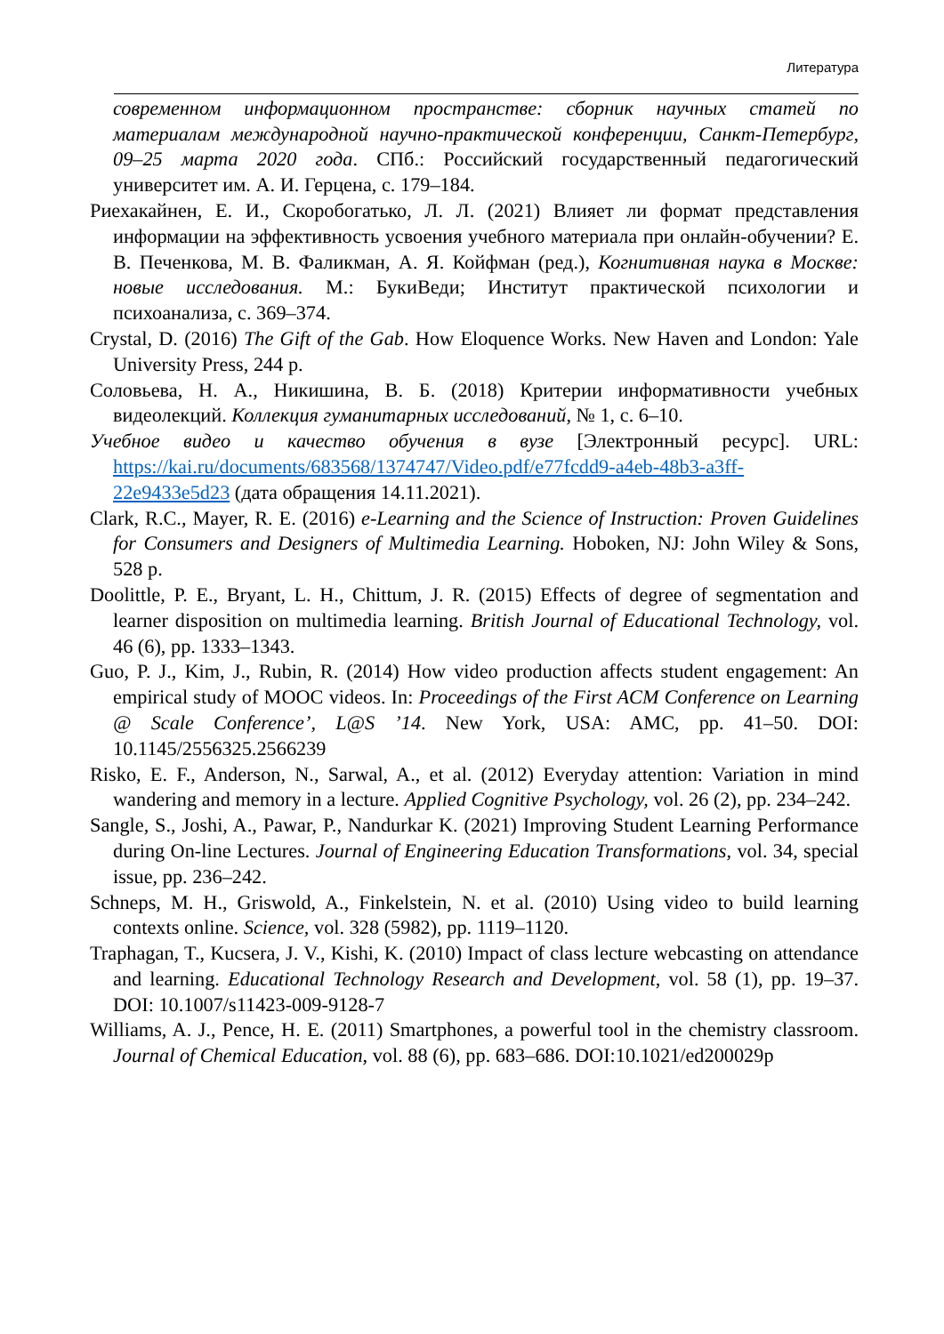Литература
современном информационном пространстве: сборник научных статей по материалам международной научно-практической конференции, Санкт-Петербург, 09–25 марта 2020 года. СПб.: Российский государственный педагогический университет им. А. И. Герцена, с. 179–184.
Риехакайнен, Е. И., Скоробогатько, Л. Л. (2021) Влияет ли формат представления информации на эффективность усвоения учебного материала при онлайн-обучении? Е. В. Печенкова, М. В. Фаликман, А. Я. Койфман (ред.), Когнитивная наука в Москве: новые исследования. М.: БукиВеди; Институт практической психологии и психоанализа, с. 369–374.
Crystal, D. (2016) The Gift of the Gab. How Eloquence Works. New Haven and London: Yale University Press, 244 p.
Соловьева, Н. А., Никишина, В. Б. (2018) Критерии информативности учебных видеолекций. Коллекция гуманитарных исследований, № 1, с. 6–10.
Учебное видео и качество обучения в вузе [Электронный ресурс]. URL: https://kai.ru/documents/683568/1374747/Video.pdf/e77fcdd9-a4eb-48b3-a3ff-22e9433e5d23 (дата обращения 14.11.2021).
Clark, R.C., Mayer, R. E. (2016) e-Learning and the Science of Instruction: Proven Guidelines for Consumers and Designers of Multimedia Learning. Hoboken, NJ: John Wiley & Sons, 528 p.
Doolittle, P. E., Bryant, L. H., Chittum, J. R. (2015) Effects of degree of segmentation and learner disposition on multimedia learning. British Journal of Educational Technology, vol. 46 (6), pp. 1333–1343.
Guo, P. J., Kim, J., Rubin, R. (2014) How video production affects student engagement: An empirical study of MOOC videos. In: Proceedings of the First ACM Conference on Learning @ Scale Conference’, L@S ’14. New York, USA: AMC, pp. 41–50. DOI: 10.1145/2556325.2566239
Risko, E. F., Anderson, N., Sarwal, A., et al. (2012) Everyday attention: Variation in mind wandering and memory in a lecture. Applied Cognitive Psychology, vol. 26 (2), pp. 234–242.
Sangle, S., Joshi, A., Pawar, P., Nandurkar K. (2021) Improving Student Learning Performance during On-line Lectures. Journal of Engineering Education Transformations, vol. 34, special issue, pp. 236–242.
Schneps, M. H., Griswold, A., Finkelstein, N. et al. (2010) Using video to build learning contexts online. Science, vol. 328 (5982), pp. 1119–1120.
Traphagan, T., Kucsera, J. V., Kishi, K. (2010) Impact of class lecture webcasting on attendance and learning. Educational Technology Research and Development, vol. 58 (1), pp. 19–37. DOI: 10.1007/s11423-009-9128-7
Williams, A. J., Pence, H. E. (2011) Smartphones, a powerful tool in the chemistry classroom. Journal of Chemical Education, vol. 88 (6), pp. 683–686. DOI:10.1021/ed200029p